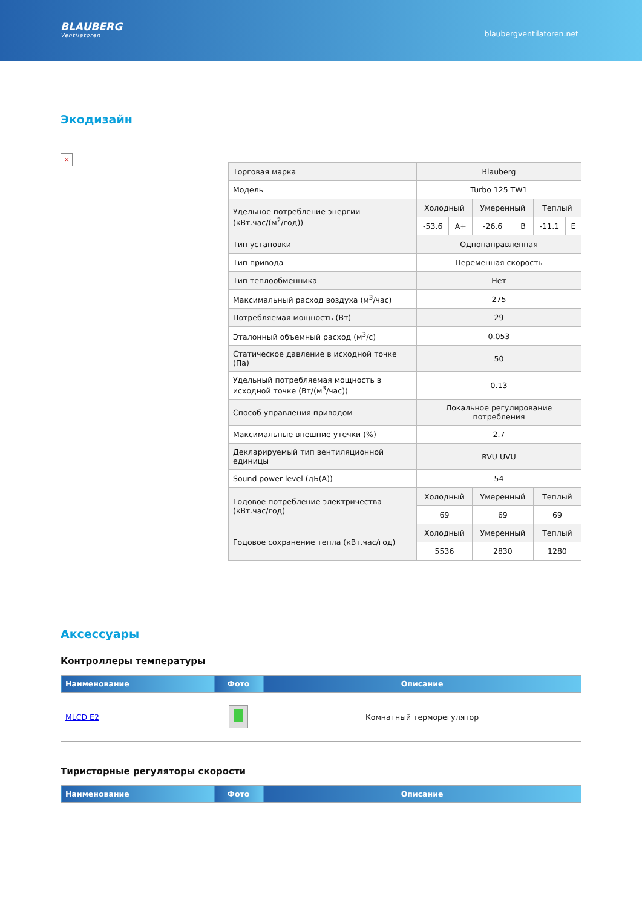BLAUBERG
Ventilatoren
blaubergventilatoren.net
Экодизайн
×
| Торговая марка | Blauberg | | | | | |
| Модель | Turbo 125 TW1 | | | | | |
| Удельное потребление энергии (кВт.час/(м<sup>2</sup>/год)) | Холодный | | Умеренный | | Теплый | |
| | -53.6 | A+ | -26.6 | B | -11.1 | E |
| Тип установки | Однонаправленная | | | | | |
| Тип привода | Переменная скорость | | | | | |
| Тип теплообменника | Нет | | | | | |
| Максимальный расход воздуха (м<sup>3</sup>/час) | 275 | | | | | |
| Потребляемая мощность (Вт) | 29 | | | | | |
| Эталонный объемный расход (м<sup>3</sup>/с) | 0.053 | | | | | |
| Статическое давление в исходной точке (Па) | 50 | | | | | |
| Удельный потребляемая мощность в исходной точке (Вт/(м<sup>3</sup>/час)) | 0.13 | | | | | |
| Способ управления приводом | Локальное регулирование потребления | | | | | |
| Максимальные внешние утечки (%) | 2.7 | | | | | |
| Декларируемый тип вентиляционной единицы | RVU UVU | | | | | |
| Sound power level (дБ(А)) | 54 | | | | | |
| Годовое потребление электричества (кВт.час/год) | Холодный | | Умеренный | | Теплый | |
| | 69 | | 69 | | 69 | |
| Годовое сохранение тепла (кВт.час/год) | Холодный | | Умеренный | | Теплый | |
| | 5536 | | 2830 | | 1280 | |
Аксессуары
Контроллеры температуры
| Наименование | Фото | Описание |
| --- | --- | --- |
| MLCD E2 | | Комнатный терморегулятор |
Тиристорные регуляторы скорости
| Наименование | Фото | Описание |
| --- | --- | --- |